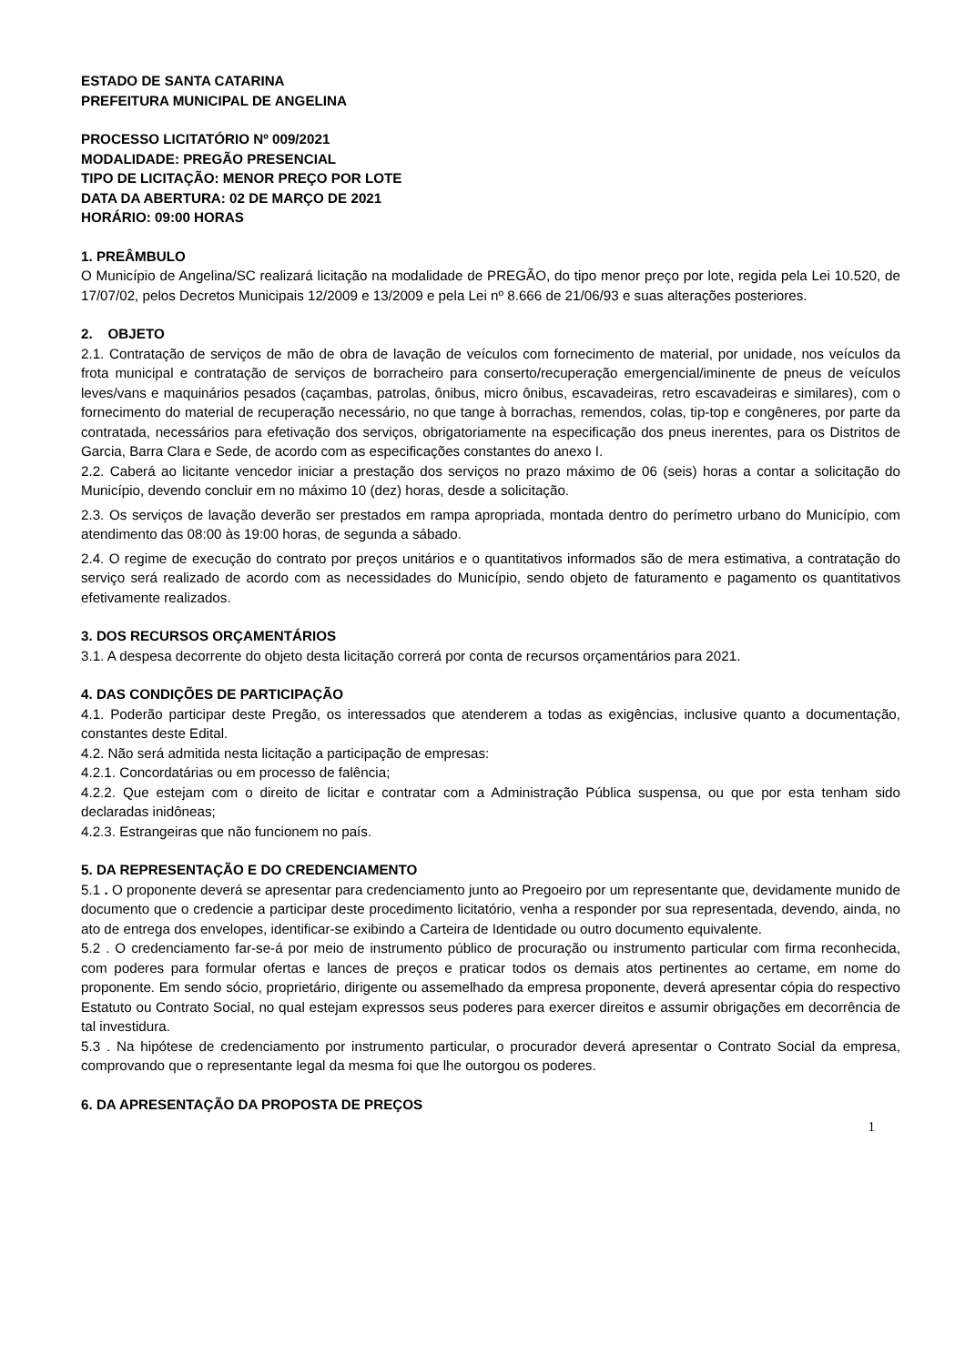ESTADO DE SANTA CATARINA
PREFEITURA MUNICIPAL DE ANGELINA
PROCESSO LICITATÓRIO Nº 009/2021
MODALIDADE: PREGÃO PRESENCIAL
TIPO DE LICITAÇÃO: MENOR PREÇO POR LOTE
DATA DA ABERTURA: 02 DE MARÇO DE 2021
HORÁRIO: 09:00 HORAS
1. PREÂMBULO
O Município de Angelina/SC realizará licitação na modalidade de PREGÃO, do tipo menor preço por lote, regida pela Lei 10.520, de 17/07/02, pelos Decretos Municipais 12/2009 e 13/2009 e pela Lei nº 8.666 de 21/06/93 e suas alterações posteriores.
2. OBJETO
2.1. Contratação de serviços de mão de obra de lavação de veículos com fornecimento de material, por unidade, nos veículos da frota municipal e contratação de serviços de borracheiro para conserto/recuperação emergencial/iminente de pneus de veículos leves/vans e maquinários pesados (caçambas, patrolas, ônibus, micro ônibus, escavadeiras, retro escavadeiras e similares), com o fornecimento do material de recuperação necessário, no que tange à borrachas, remendos, colas, tip-top e congêneres, por parte da contratada, necessários para efetivação dos serviços, obrigatoriamente na especificação dos pneus inerentes, para os Distritos de Garcia, Barra Clara e Sede, de acordo com as especificações constantes do anexo I.
2.2. Caberá ao licitante vencedor iniciar a prestação dos serviços no prazo máximo de 06 (seis) horas a contar a solicitação do Município, devendo concluir em no máximo 10 (dez) horas, desde a solicitação.
2.3. Os serviços de lavação deverão ser prestados em rampa apropriada, montada dentro do perímetro urbano do Município, com atendimento das 08:00 às 19:00 horas, de segunda a sábado.
2.4. O regime de execução do contrato por preços unitários e o quantitativos informados são de mera estimativa, a contratação do serviço será realizado de acordo com as necessidades do Município, sendo objeto de faturamento e pagamento os quantitativos efetivamente realizados.
3. DOS RECURSOS ORÇAMENTÁRIOS
3.1. A despesa decorrente do objeto desta licitação correrá por conta de recursos orçamentários para 2021.
4. DAS CONDIÇÕES DE PARTICIPAÇÃO
4.1. Poderão participar deste Pregão, os interessados que atenderem a todas as exigências, inclusive quanto a documentação, constantes deste Edital.
4.2. Não será admitida nesta licitação a participação de empresas:
4.2.1. Concordatárias ou em processo de falência;
4.2.2. Que estejam com o direito de licitar e contratar com a Administração Pública suspensa, ou que por esta tenham sido declaradas inidôneas;
4.2.3. Estrangeiras que não funcionem no país.
5. DA REPRESENTAÇÃO E DO CREDENCIAMENTO
5.1 . O proponente deverá se apresentar para credenciamento junto ao Pregoeiro por um representante que, devidamente munido de documento que o credencie a participar deste procedimento licitatório, venha a responder por sua representada, devendo, ainda, no ato de entrega dos envelopes, identificar-se exibindo a Carteira de Identidade ou outro documento equivalente.
5.2 . O credenciamento far-se-á por meio de instrumento público de procuração ou instrumento particular com firma reconhecida, com poderes para formular ofertas e lances de preços e praticar todos os demais atos pertinentes ao certame, em nome do proponente. Em sendo sócio, proprietário, dirigente ou assemelhado da empresa proponente, deverá apresentar cópia do respectivo Estatuto ou Contrato Social, no qual estejam expressos seus poderes para exercer direitos e assumir obrigações em decorrência de tal investidura.
5.3 . Na hipótese de credenciamento por instrumento particular, o procurador deverá apresentar o Contrato Social da empresa, comprovando que o representante legal da mesma foi que lhe outorgou os poderes.
6. DA APRESENTAÇÃO DA PROPOSTA DE PREÇOS
1